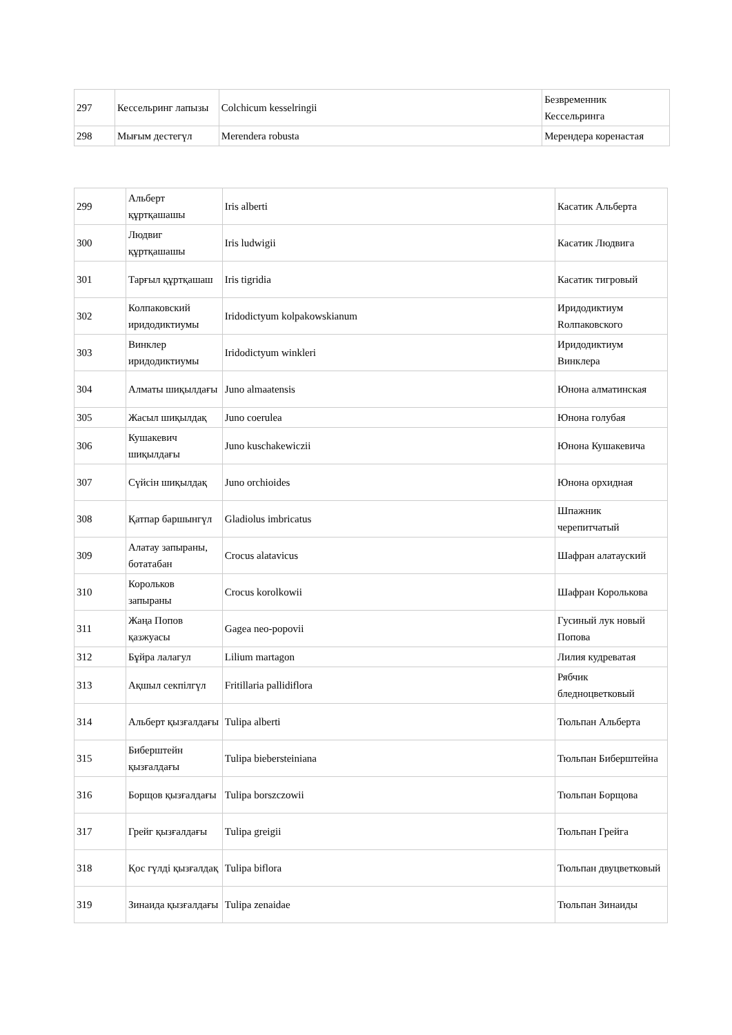| 297 | Кессельринг лапызы | Colchicum kesselringii | Безвременник Кессельринга |
| 298 | Мығым дестегүл | Merendera robusta | Мерендера коренастая |
| 299 | Альберт құртқашашы | Iris alberti | Касатик Альберта |
| 300 | Людвиг құртқашашы | Iris ludwigii | Касатик Людвига |
| 301 | Тарғыл құртқашаш | Iris tigridia | Касатик тигровый |
| 302 | Колпаковский иридодиктиумы | Iridodictyum kolpakowskianum | Иридодиктиум Rолпаковского |
| 303 | Винклер иридодиктиумы | Iridodictyum winkleri | Иридодиктиум Винклера |
| 304 | Алматы шиқылдағы | Juno almaatensis | Юнона алматинская |
| 305 | Жасыл шиқылдақ | Juno coerulea | Юнона голубая |
| 306 | Кушакевич шиқылдағы | Juno kuschakewiczii | Юнона Кушакевича |
| 307 | Сүйсін шиқылдақ | Juno orchioides | Юнона орхидная |
| 308 | Қатпар баршынгүл | Gladiolus imbricatus | Шпажник черепитчатый |
| 309 | Алатау запыраны, ботатабан | Crocus alatavicus | Шафран алатауский |
| 310 | Корольков запыраны | Crocus korolkowii | Шафран Королькова |
| 311 | Жаңа Попов қазжуасы | Gagea neo-popovii | Гусиный лук новый Попова |
| 312 | Бұйра лалагул | Lilium martagon | Лилия кудреватая |
| 313 | Ақшыл секпілгүл | Fritillaria pallidiflora | Рябчик бледноцветковый |
| 314 | Альберт қызғалдағы | Tulipa alberti | Тюльпан Альберта |
| 315 | Биберштейн қызғалдағы | Tulipa biebersteiniana | Тюльпан Биберштейна |
| 316 | Борщов қызғалдағы | Tulipa borszczowii | Тюльпан Борщова |
| 317 | Грейг қызғалдағы | Tulipa greigii | Тюльпан Грейга |
| 318 | Қос гүлді қызғалдақ | Tulipa biflora | Тюльпан двуцветковый |
| 319 | Зинаида қызғалдағы | Tulipa zenaidae | Тюльпан Зинаиды |